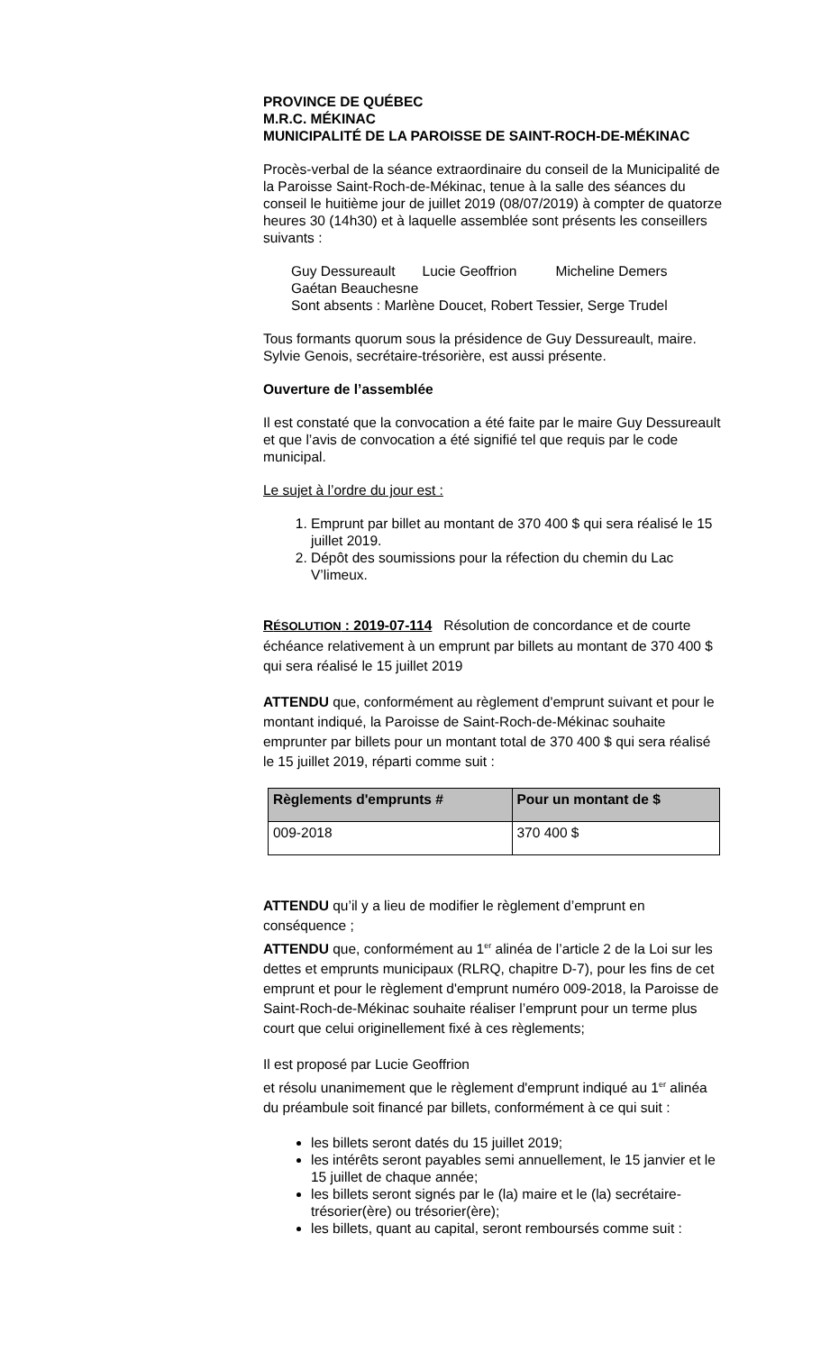PROVINCE DE QUÉBEC
M.R.C. MÉKINAC
MUNICIPALITÉ DE LA PAROISSE DE SAINT-ROCH-DE-MÉKINAC
Procès-verbal de la séance extraordinaire du conseil de la Municipalité de la Paroisse Saint-Roch-de-Mékinac, tenue à la salle des séances du conseil le huitième jour de juillet 2019 (08/07/2019) à compter de quatorze heures 30 (14h30) et à laquelle assemblée sont présents les conseillers suivants :
Guy Dessureault Lucie Geoffrion Micheline Demers
Gaétan Beauchesne
Sont absents : Marlène Doucet, Robert Tessier, Serge Trudel
Tous formants quorum sous la présidence de Guy Dessureault, maire. Sylvie Genois, secrétaire-trésorière, est aussi présente.
Ouverture de l’assemblée
Il est constaté que la convocation a été faite par le maire Guy Dessureault et que l’avis de convocation a été signifié tel que requis par le code municipal.
Le sujet à l’ordre du jour est :
1. Emprunt par billet au montant de 370 400 $ qui sera réalisé le 15 juillet 2019.
2. Dépôt des soumissions pour la réfection du chemin du Lac V’limeux.
RÉSOLUTION : 2019-07-114 Résolution de concordance et de courte échéance relativement à un emprunt par billets au montant de 370 400 $ qui sera réalisé le 15 juillet 2019
ATTENDU que, conformément au règlement d'emprunt suivant et pour le montant indiqué, la Paroisse de Saint-Roch-de-Mékinac souhaite emprunter par billets pour un montant total de 370 400 $ qui sera réalisé le 15 juillet 2019, réparti comme suit :
| Règlements d'emprunts # | Pour un montant de $ |
| --- | --- |
| 009-2018 | 370 400 $ |
ATTENDU qu’il y a lieu de modifier le règlement d’emprunt en conséquence ;
ATTENDU que, conformément au 1<sup>er</sup> alinéa de l’article 2 de la Loi sur les dettes et emprunts municipaux (RLRQ, chapitre D-7), pour les fins de cet emprunt et pour le règlement d'emprunt numéro 009-2018, la Paroisse de Saint-Roch-de-Mékinac souhaite réaliser l’emprunt pour un terme plus court que celui originellement fixé à ces règlements;
Il est proposé par Lucie Geoffrion
et résolu unanimement que le règlement d'emprunt indiqué au 1<sup>er</sup> alinéa du préambule soit financé par billets, conformément à ce qui suit :
les billets seront datés du 15 juillet 2019;
les intérêts seront payables semi annuellement, le 15 janvier et le 15 juillet de chaque année;
les billets seront signés par le (la) maire et le (la) secrétaire-trésorier(ère) ou trésorier(ère);
les billets, quant au capital, seront remboursés comme suit :